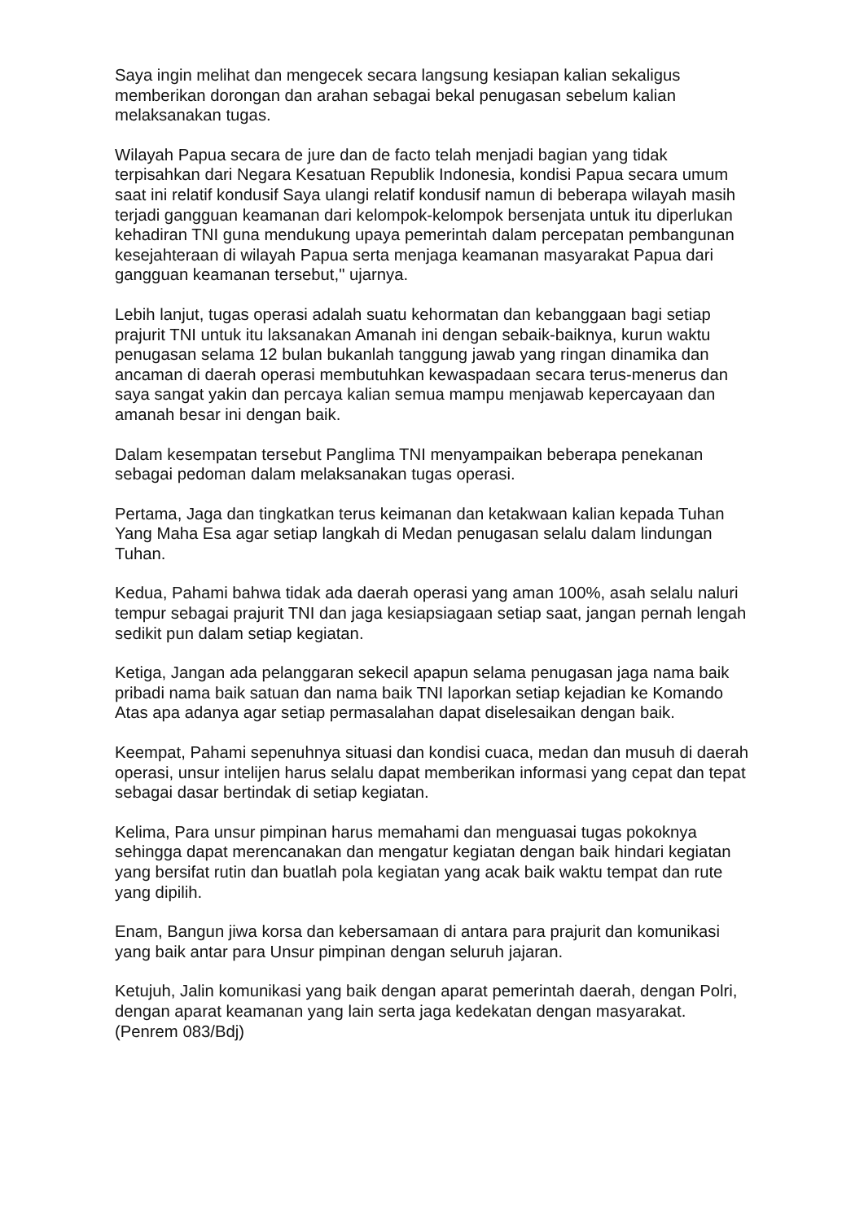Saya ingin melihat dan mengecek secara langsung kesiapan kalian sekaligus memberikan dorongan dan arahan sebagai bekal penugasan sebelum kalian melaksanakan tugas.
Wilayah Papua secara de jure dan de facto telah menjadi bagian yang tidak terpisahkan dari Negara Kesatuan Republik Indonesia, kondisi Papua secara umum saat ini relatif kondusif Saya ulangi relatif kondusif namun di beberapa wilayah masih terjadi gangguan keamanan dari kelompok-kelompok bersenjata untuk itu diperlukan kehadiran TNI guna mendukung upaya pemerintah dalam percepatan pembangunan kesejahteraan di wilayah Papua serta menjaga keamanan masyarakat Papua dari gangguan keamanan tersebut," ujarnya.
Lebih lanjut, tugas operasi adalah suatu kehormatan dan kebanggaan bagi setiap prajurit TNI untuk itu laksanakan Amanah ini dengan sebaik-baiknya, kurun waktu penugasan selama 12 bulan bukanlah tanggung jawab yang ringan dinamika dan ancaman di daerah operasi membutuhkan kewaspadaan secara terus-menerus dan saya sangat yakin dan percaya kalian semua mampu menjawab kepercayaan dan amanah besar ini dengan baik.
Dalam kesempatan tersebut Panglima TNI menyampaikan beberapa penekanan sebagai pedoman dalam melaksanakan tugas operasi.
Pertama, Jaga dan tingkatkan terus keimanan dan ketakwaan kalian kepada Tuhan Yang Maha Esa agar setiap langkah di Medan penugasan selalu dalam lindungan Tuhan.
Kedua, Pahami bahwa tidak ada daerah operasi yang aman 100%, asah selalu naluri tempur sebagai prajurit TNI dan jaga kesiapsiagaan setiap saat, jangan pernah lengah sedikit pun dalam setiap kegiatan.
Ketiga, Jangan ada pelanggaran sekecil apapun selama penugasan jaga nama baik pribadi nama baik satuan dan nama baik TNI laporkan setiap kejadian ke Komando Atas apa adanya agar setiap permasalahan dapat diselesaikan dengan baik.
Keempat, Pahami sepenuhnya situasi dan kondisi cuaca, medan dan musuh di daerah operasi, unsur intelijen harus selalu dapat memberikan informasi yang cepat dan tepat sebagai dasar bertindak di setiap kegiatan.
Kelima, Para unsur pimpinan harus memahami dan menguasai tugas pokoknya sehingga dapat merencanakan dan mengatur kegiatan dengan baik hindari kegiatan yang bersifat rutin dan buatlah pola kegiatan yang acak baik waktu tempat dan rute yang dipilih.
Enam, Bangun jiwa korsa dan kebersamaan di antara para prajurit dan komunikasi yang baik antar para Unsur pimpinan dengan seluruh jajaran.
Ketujuh, Jalin komunikasi yang baik dengan aparat pemerintah daerah, dengan Polri, dengan aparat keamanan yang lain serta jaga kedekatan dengan masyarakat. (Penrem 083/Bdj)